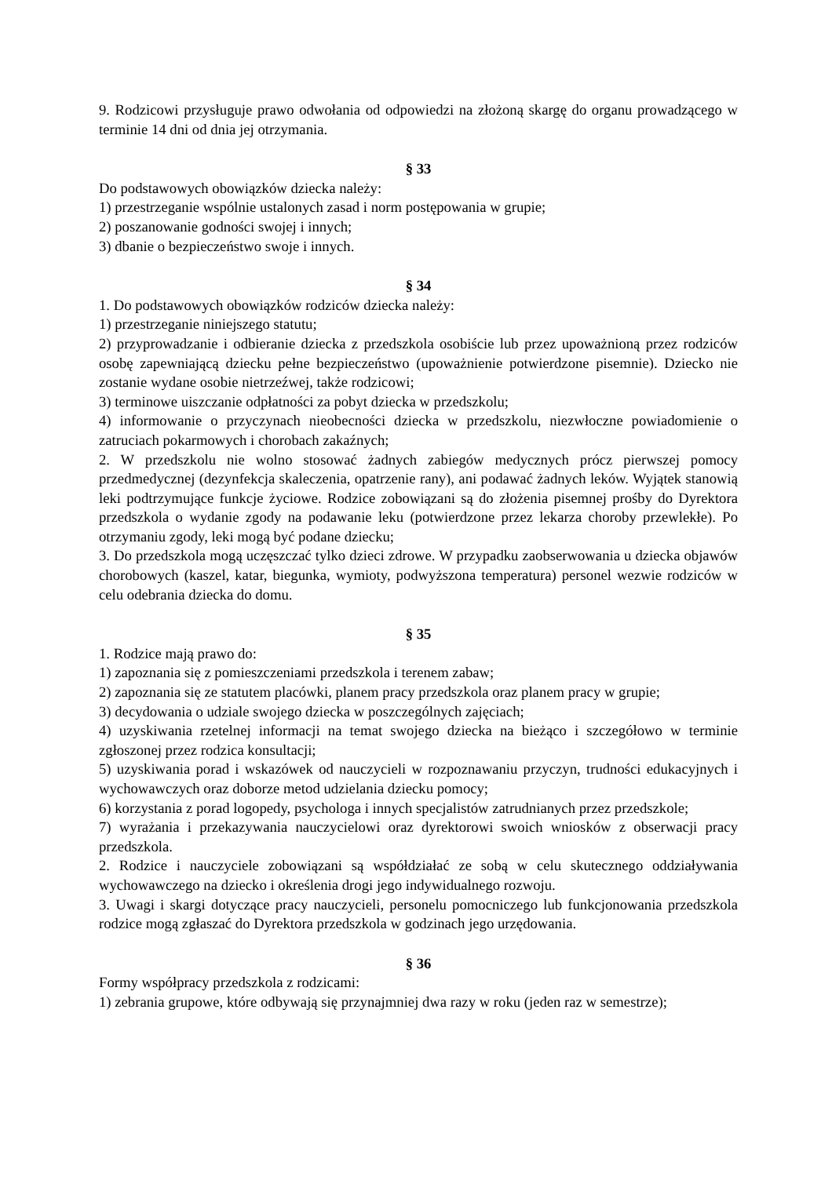9. Rodzicowi przysługuje prawo odwołania od odpowiedzi na złożoną skargę do organu prowadzącego w terminie 14 dni od dnia jej otrzymania.
§ 33
Do podstawowych obowiązków dziecka należy:
1) przestrzeganie wspólnie ustalonych zasad i norm postępowania w grupie;
2) poszanowanie godności swojej i innych;
3) dbanie o bezpieczeństwo swoje i innych.
§ 34
1. Do podstawowych obowiązków rodziców dziecka należy:
1) przestrzeganie niniejszego statutu;
2) przyprowadzanie i odbieranie dziecka z przedszkola osobiście lub przez upoważnioną przez rodziców osobę zapewniającą dziecku pełne bezpieczeństwo (upoważnienie potwierdzone pisemnie). Dziecko nie zostanie wydane osobie nietrzeźwej, także rodzicowi;
3) terminowe uiszczanie odpłatności za pobyt dziecka w przedszkolu;
4) informowanie o przyczynach nieobecności dziecka w przedszkolu, niezwłoczne powiadomienie o zatruciach pokarmowych i chorobach zakaźnych;
2. W przedszkolu nie wolno stosować żadnych zabiegów medycznych prócz pierwszej pomocy przedmedycznej (dezynfekcja skaleczenia, opatrzenie rany), ani podawać żadnych leków. Wyjątek stanowią leki podtrzymujące funkcje życiowe. Rodzice zobowiązani są do złożenia pisemnej prośby do Dyrektora przedszkola o wydanie zgody na podawanie leku (potwierdzone przez lekarza choroby przewlekłe). Po otrzymaniu zgody, leki mogą być podane dziecku;
3. Do przedszkola mogą uczęszczać tylko dzieci zdrowe. W przypadku zaobserwowania u dziecka objawów chorobowych (kaszel, katar, biegunka, wymioty, podwyższona temperatura) personel wezwie rodziców w celu odebrania dziecka do domu.
§ 35
1. Rodzice mają prawo do:
1) zapoznania się z pomieszczeniami przedszkola i terenem zabaw;
2) zapoznania się ze statutem placówki, planem pracy przedszkola oraz planem pracy w grupie;
3) decydowania o udziale swojego dziecka w poszczególnych zajęciach;
4) uzyskiwania rzetelnej informacji na temat swojego dziecka na bieżąco i szczegółowo w terminie zgłoszonej przez rodzica konsultacji;
5) uzyskiwania porad i wskazówek od nauczycieli w rozpoznawaniu przyczyn, trudności edukacyjnych i wychowawczych oraz doborze metod udzielania dziecku pomocy;
6) korzystania z porad logopedy, psychologa i innych specjalistów zatrudnianych przez przedszkole;
7) wyrażania i przekazywania nauczycielowi oraz dyrektorowi swoich wniosków z obserwacji pracy przedszkola.
2. Rodzice i nauczyciele zobowiązani są współdziałać ze sobą w celu skutecznego oddziaływania wychowawczego na dziecko i określenia drogi jego indywidualnego rozwoju.
3. Uwagi i skargi dotyczące pracy nauczycieli, personelu pomocniczego lub funkcjonowania przedszkola rodzice mogą zgłaszać do Dyrektora przedszkola w godzinach jego urzędowania.
§ 36
Formy współpracy przedszkola z rodzicami:
1) zebrania grupowe, które odbywają się przynajmniej dwa razy w roku (jeden raz w semestrze);